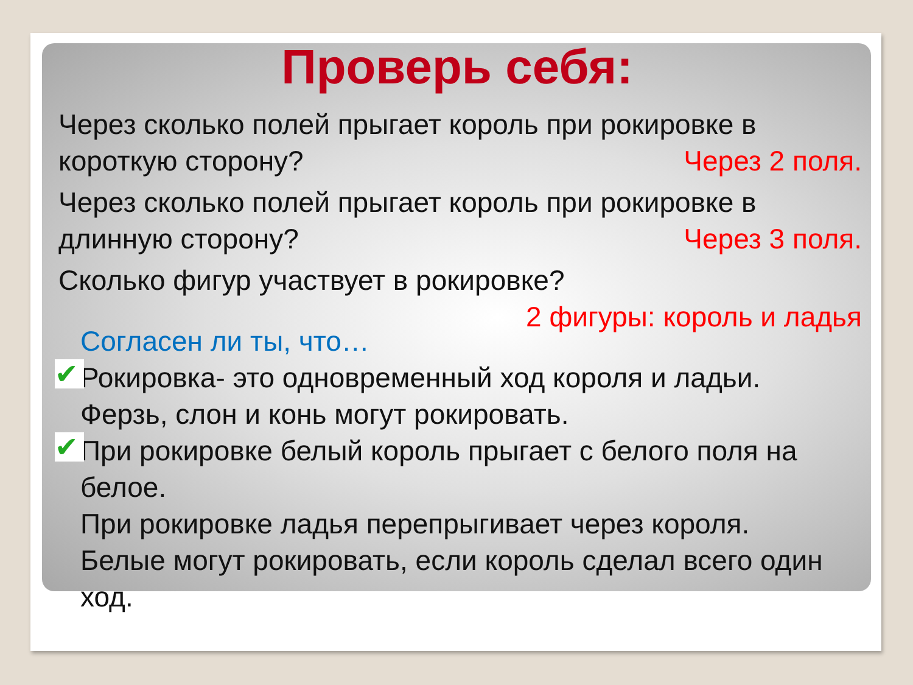Проверь себя:
Через сколько полей прыгает король при рокировке в короткую сторону?
Через 2 поля.
Через сколько полей прыгает король при рокировке в длинную сторону?
Через 3 поля.
Сколько фигур участвует в рокировке?
2 фигуры: король и ладья
Согласен ли ты, что…
✔ Рокировка- это одновременный ход короля и ладьи.
Ферзь, слон и конь могут рокировать.
✔ При рокировке белый король прыгает с белого поля на белое.
При рокировке ладья перепрыгивает через короля.
Белые могут рокировать, если король сделал всего один ход.